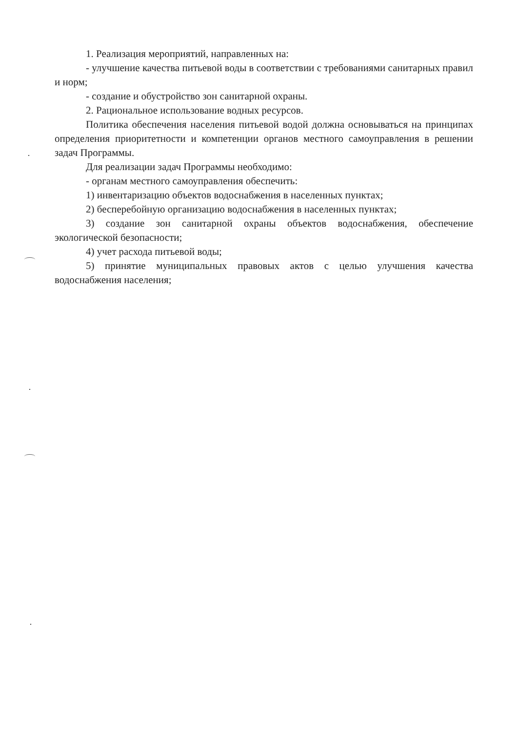1. Реализация мероприятий, направленных на:
- улучшение качества питьевой воды в соответствии с требованиями санитарных правил и норм;
- создание и обустройство зон санитарной охраны.
2. Рациональное использование водных ресурсов.
Политика обеспечения населения питьевой водой должна основываться на принципах определения приоритетности и компетенции органов местного самоуправления в решении задач Программы.
Для реализации задач Программы необходимо:
- органам местного самоуправления обеспечить:
1) инвентаризацию объектов водоснабжения в населенных пунктах;
2) бесперебойную организацию водоснабжения в населенных пунктах;
3) создание зон санитарной охраны объектов водоснабжения, обеспечение экологической безопасности;
4) учет расхода питьевой воды;
5) принятие муниципальных правовых актов с целью улучшения качества водоснабжения населения;